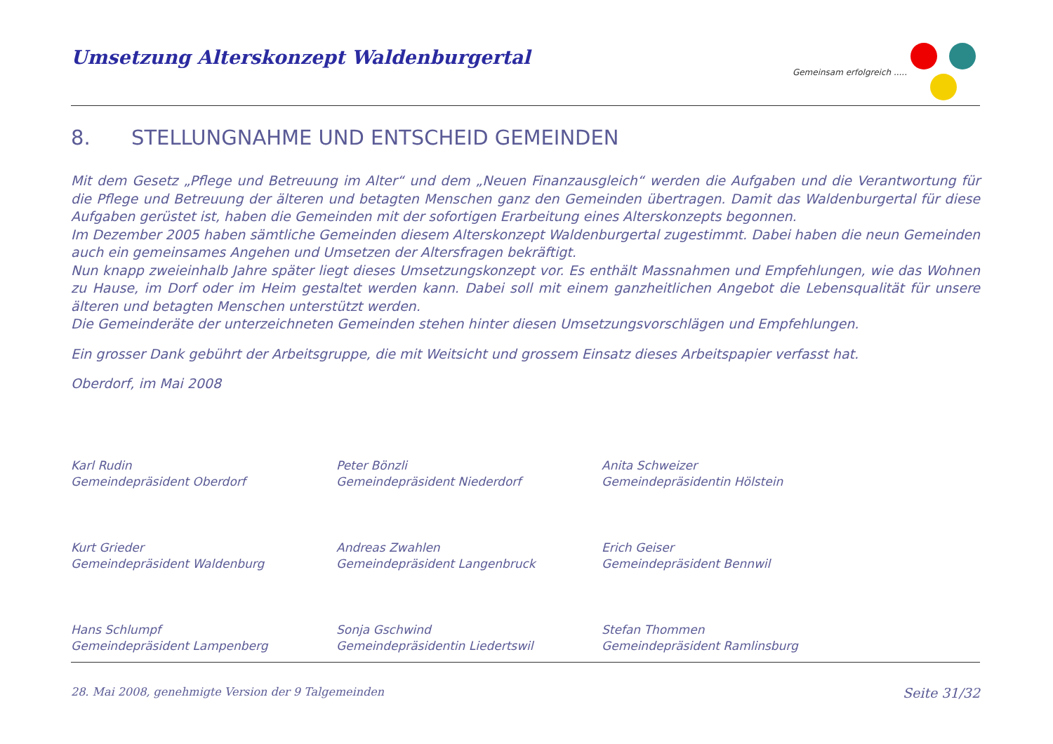Umsetzung Alterskonzept Waldenburgertal
Gemeinsam erfolgreich .....
8. STELLUNGNAHME UND ENTSCHEID GEMEINDEN
Mit dem Gesetz „Pflege und Betreuung im Alter“ und dem „Neuen Finanzausgleich“ werden die Aufgaben und die Verantwortung für die Pflege und Betreuung der älteren und betagten Menschen ganz den Gemeinden übertragen. Damit das Waldenburgertal für diese Aufgaben gerüstet ist, haben die Gemeinden mit der sofortigen Erarbeitung eines Alterskonzepts begonnen.
Im Dezember 2005 haben sämtliche Gemeinden diesem Alterskonzept Waldenburgertal zugestimmt. Dabei haben die neun Gemeinden auch ein gemeinsames Angehen und Umsetzen der Altersfragen bekräftigt.
Nun knapp zweieinhalb Jahre später liegt dieses Umsetzungskonzept vor. Es enthält Massnahmen und Empfehlungen, wie das Wohnen zu Hause, im Dorf oder im Heim gestaltet werden kann. Dabei soll mit einem ganzheitlichen Angebot die Lebensqualität für unsere älteren und betagten Menschen unterstützt werden.
Die Gemeinderäte der unterzeichneten Gemeinden stehen hinter diesen Umsetzungsvorschlägen und Empfehlungen.
Ein grosser Dank gebührt der Arbeitsgruppe, die mit Weitsicht und grossem Einsatz dieses Arbeitspapier verfasst hat.
Oberdorf, im Mai 2008
Karl Rudin
Gemeindepräsident Oberdorf
Peter Bönzli
Gemeindepräsident Niederdorf
Anita Schweizer
Gemeindepräsidentin Hölstein
Kurt Grieder
Gemeindepräsident Waldenburg
Andreas Zwahlen
Gemeindepräsident Langenbruck
Erich Geiser
Gemeindepräsident Bennwil
Hans Schlumpf
Gemeindepräsident Lampenberg
Sonja Gschwind
Gemeindepräsidentin Liedertswil
Stefan Thommen
Gemeindepräsident Ramlinsburg
28. Mai 2008, genehmigte Version der 9 Talgemeinden Seite 31/32